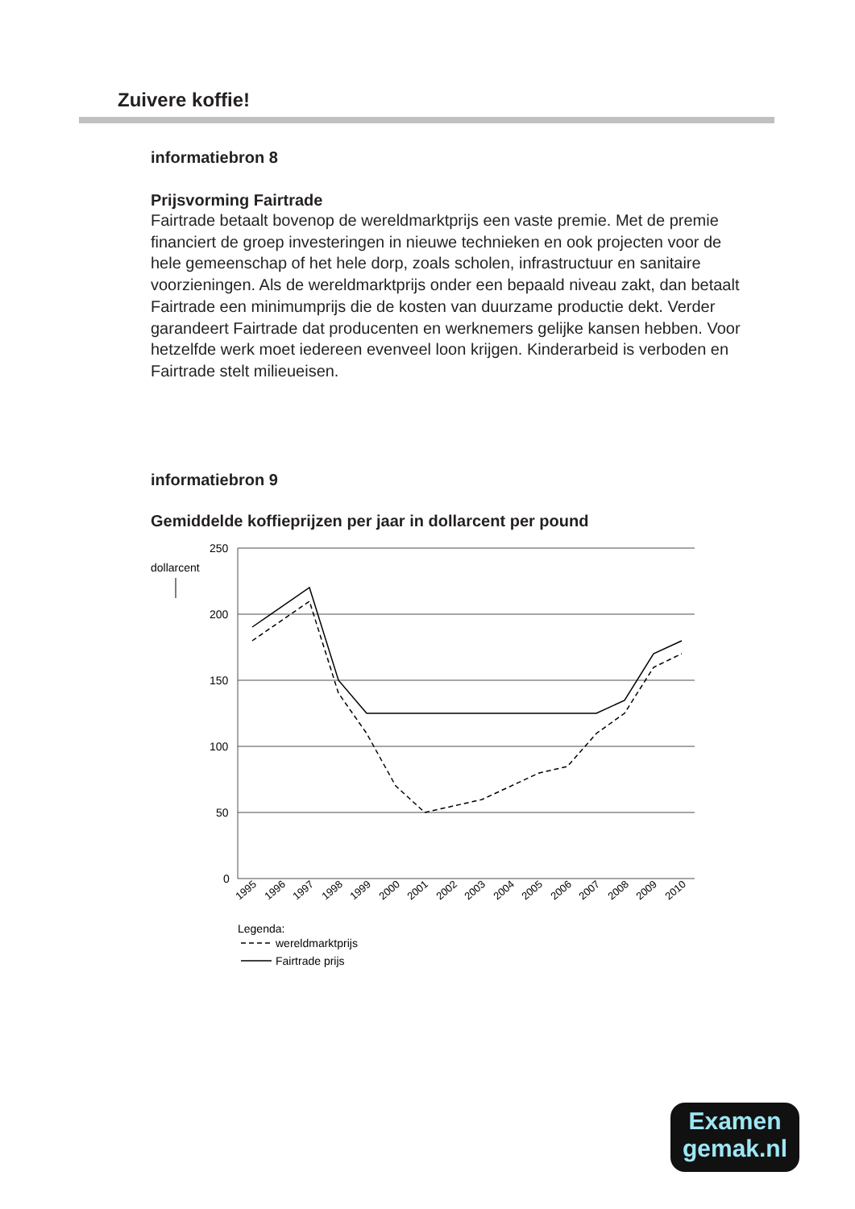Zuivere koffie!
informatiebron 8
Prijsvorming Fairtrade
Fairtrade betaalt bovenop de wereldmarktprijs een vaste premie. Met de premie financiert de groep investeringen in nieuwe technieken en ook projecten voor de hele gemeenschap of het hele dorp, zoals scholen, infrastructuur en sanitaire voorzieningen. Als de wereldmarktprijs onder een bepaald niveau zakt, dan betaalt Fairtrade een minimumprijs die de kosten van duurzame productie dekt. Verder garandeert Fairtrade dat producenten en werknemers gelijke kansen hebben. Voor hetzelfde werk moet iedereen evenveel loon krijgen. Kinderarbeid is verboden en Fairtrade stelt milieueisen.
informatiebron 9
Gemiddelde koffieprijzen per jaar in dollarcent per pound
250
200
150
100
50
0
dollarcent
1995
1996
1997
1998
1999
2000
2001
2002
2003
2004
2005
2006
2007
2008
2009
2010
Legenda:
wereldmarktprijs
Fairtrade prijs
Examen
gemak.nl